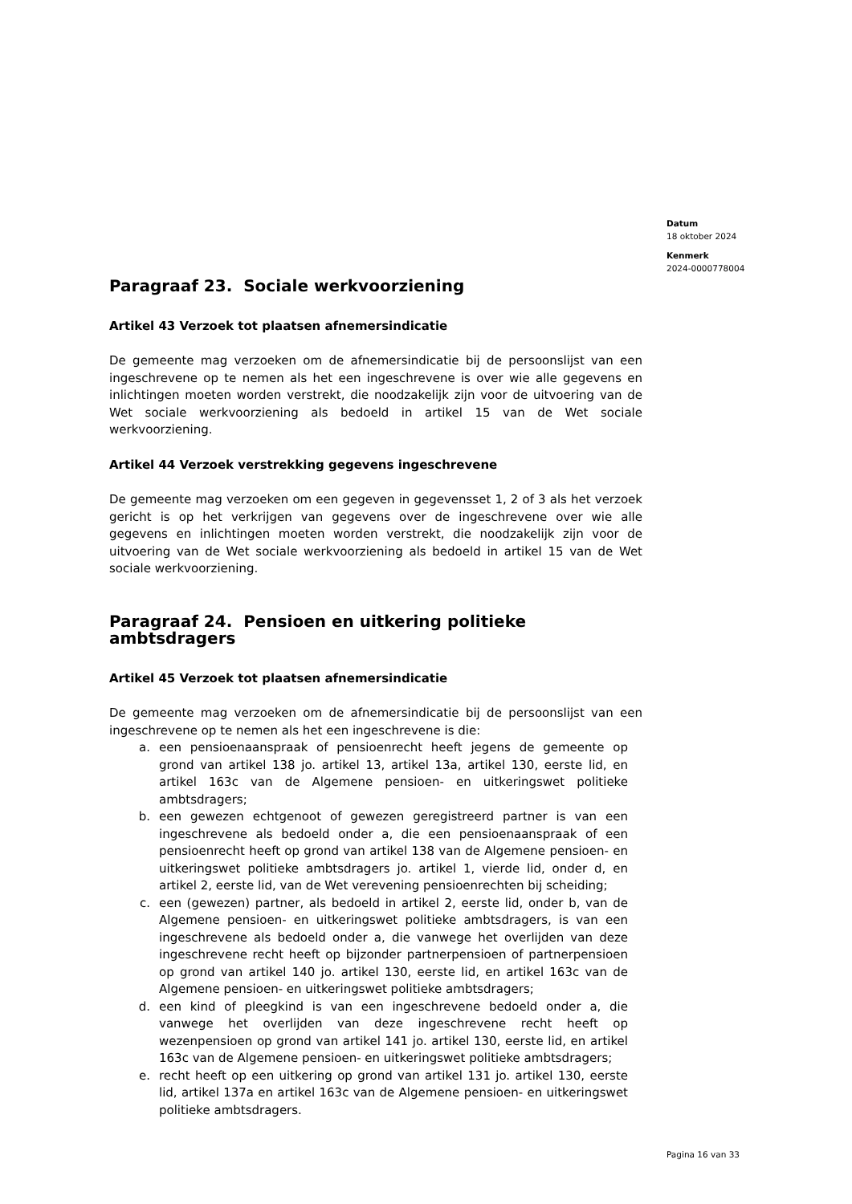Datum
18 oktober 2024
Kenmerk
2024-0000778004
Paragraaf 23. Sociale werkvoorziening
Artikel 43 Verzoek tot plaatsen afnemersindicatie
De gemeente mag verzoeken om de afnemersindicatie bij de persoonslijst van een ingeschrevene op te nemen als het een ingeschrevene is over wie alle gegevens en inlichtingen moeten worden verstrekt, die noodzakelijk zijn voor de uitvoering van de Wet sociale werkvoorziening als bedoeld in artikel 15 van de Wet sociale werkvoorziening.
Artikel 44 Verzoek verstrekking gegevens ingeschrevene
De gemeente mag verzoeken om een gegeven in gegevensset 1, 2 of 3 als het verzoek gericht is op het verkrijgen van gegevens over de ingeschrevene over wie alle gegevens en inlichtingen moeten worden verstrekt, die noodzakelijk zijn voor de uitvoering van de Wet sociale werkvoorziening als bedoeld in artikel 15 van de Wet sociale werkvoorziening.
Paragraaf 24. Pensioen en uitkering politieke ambtsdragers
Artikel 45 Verzoek tot plaatsen afnemersindicatie
De gemeente mag verzoeken om de afnemersindicatie bij de persoonslijst van een ingeschrevene op te nemen als het een ingeschrevene is die:
a. een pensioenaanspraak of pensioenrecht heeft jegens de gemeente op grond van artikel 138 jo. artikel 13, artikel 13a, artikel 130, eerste lid, en artikel 163c van de Algemene pensioen- en uitkeringswet politieke ambtsdragers;
b. een gewezen echtgenoot of gewezen geregistreerd partner is van een ingeschrevene als bedoeld onder a, die een pensioenaanspraak of een pensioenrecht heeft op grond van artikel 138 van de Algemene pensioen- en uitkeringswet politieke ambtsdragers jo. artikel 1, vierde lid, onder d, en artikel 2, eerste lid, van de Wet verevening pensioenrechten bij scheiding;
c. een (gewezen) partner, als bedoeld in artikel 2, eerste lid, onder b, van de Algemene pensioen- en uitkeringswet politieke ambtsdragers, is van een ingeschrevene als bedoeld onder a, die vanwege het overlijden van deze ingeschrevene recht heeft op bijzonder partnerpensioen of partnerpensioen op grond van artikel 140 jo. artikel 130, eerste lid, en artikel 163c van de Algemene pensioen- en uitkeringswet politieke ambtsdragers;
d. een kind of pleegkind is van een ingeschrevene bedoeld onder a, die vanwege het overlijden van deze ingeschrevene recht heeft op wezenpensioen op grond van artikel 141 jo. artikel 130, eerste lid, en artikel 163c van de Algemene pensioen- en uitkeringswet politieke ambtsdragers;
e. recht heeft op een uitkering op grond van artikel 131 jo. artikel 130, eerste lid, artikel 137a en artikel 163c van de Algemene pensioen- en uitkeringswet politieke ambtsdragers.
Pagina 16 van 33